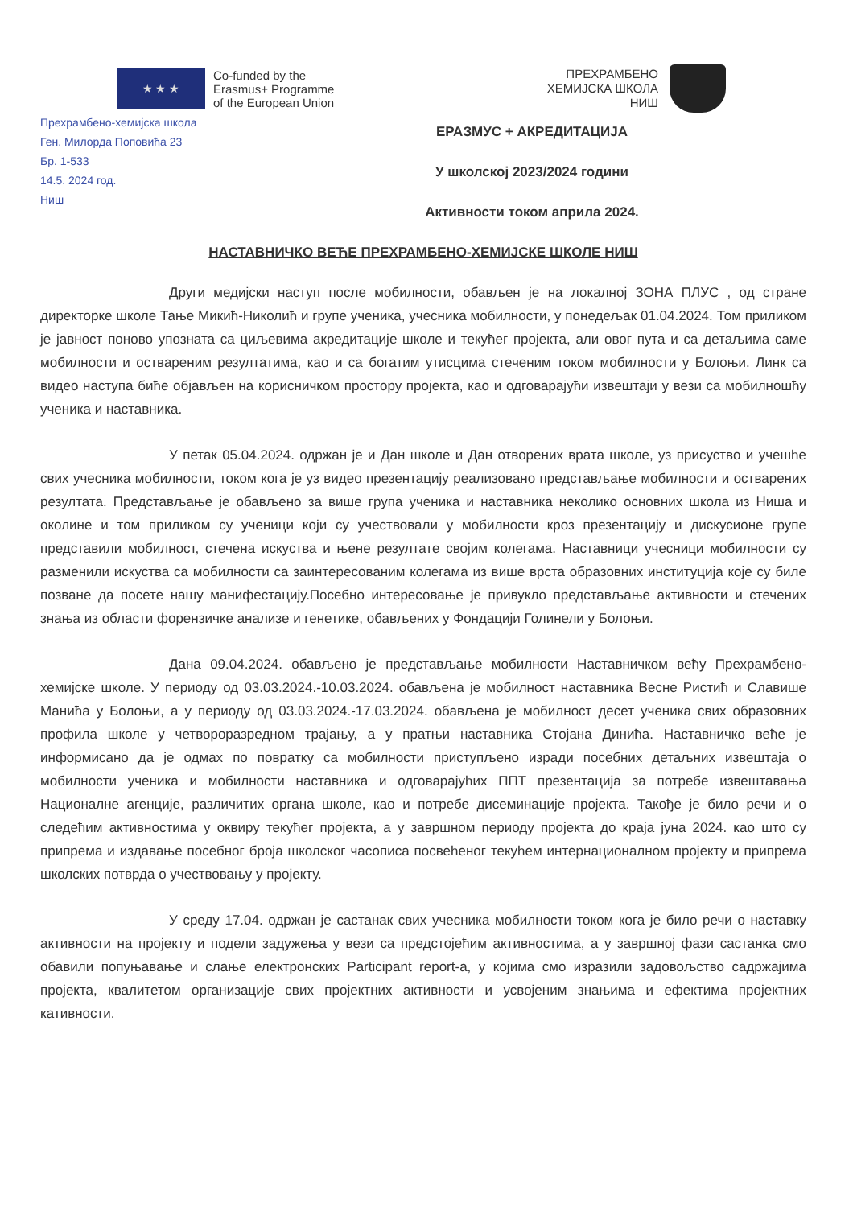★ ★ ★
Co-funded by the
Erasmus+ Programme
of the European Union
ПРЕХРАМБЕНО
ХЕМИЈСКА ШКОЛА
НИШ
Прехрамбено-хемијска школа
Ген. Милорда Поповића 23
Бр. 1-533
14.5. 2024 год.
Ниш
ЕРАЗМУС + АКРЕДИТАЦИЈА
У школској 2023/2024 години
Активности током априла 2024.
НАСТАВНИЧКО ВЕЋЕ ПРЕХРАМБЕНО-ХЕМИЈСКЕ ШКОЛЕ НИШ
Други медијски наступ после мобилности, обављен је на локалној ЗОНА ПЛУС , од стране директорке школе Тање Микић-Николић и групе ученика, учесника мобилности, у понедељак 01.04.2024. Том приликом је јавност поново упозната са циљевима акредитације школе и текућег пројекта, али овог пута и са детаљима саме мобилности и оствареним резултатима, као и са богатим утисцима стеченим током мобилности у Болоњи. Линк са видео наступа биће објављен на корисничком простору пројекта, као и одговарајући извештаји у вези са мобилношћу ученика и наставника.
У петак 05.04.2024. одржан је и Дан школе и Дан отворених врата школе, уз присуство и учешће свих учесника мобилности, током кога је уз видео презентацију реализовано представљање мобилности и остварених резултата. Представљање је обављено за више група ученика и наставника неколико основних школа из Ниша и околине и том приликом су ученици који су учествовали у мобилности кроз презентацију и дискусионе групе представили мобилност, стечена искуства и њене резултате својим колегама. Наставници учесници мобилности су разменили искуства са мобилности са заинтересованим колегама из више врста образовних институција које су биле позване да посете нашу манифестацију.Посебно интересовање је привукло представљање активности и стечених знања из области форензичке анализе и генетике, обављених у Фондацији Голинели у Болоњи.
Дана 09.04.2024. обављено је представљање мобилности Наставничком већу Прехрамбено-хемијске школе. У периоду од 03.03.2024.-10.03.2024. обављена је мобилност наставника Весне Ристић и Славише Манића у Болоњи, а у периоду од 03.03.2024.-17.03.2024. обављена је мобилност десет ученика свих образовних профила школе у четвороразредном трајању, а у пратњи наставника Стојана Динића. Наставничко веће је информисано да је одмах по повратку са мобилности приступљено изради посебних детаљних извештаја о мобилности ученика и мобилности наставника и одговарајућих ППТ презентација за потребе извештавања Националне агенције, различитих органа школе, као и потребе дисеминације пројекта. Такође је било речи и о следећим активностима у оквиру текућег пројекта, а у завршном периоду пројекта до краја јуна 2024. као што су припрема и издавање посебног броја школског часописа посвећеног текућем интернационалном пројекту и припрема школских потврда о учествовању у пројекту.
У среду 17.04. одржан је састанак свих учесника мобилности током кога је било речи о наставку активности на пројекту и подели задужења у вези са предстојећим активностима, а у завршној фази састанка смо обавили попуњавање и слање електронских Participant report-а, у којима смо изразили задовољство садржајима пројекта, квалитетом организације свих пројектних активности и усвојеним знањима и ефектима пројектних кативности.